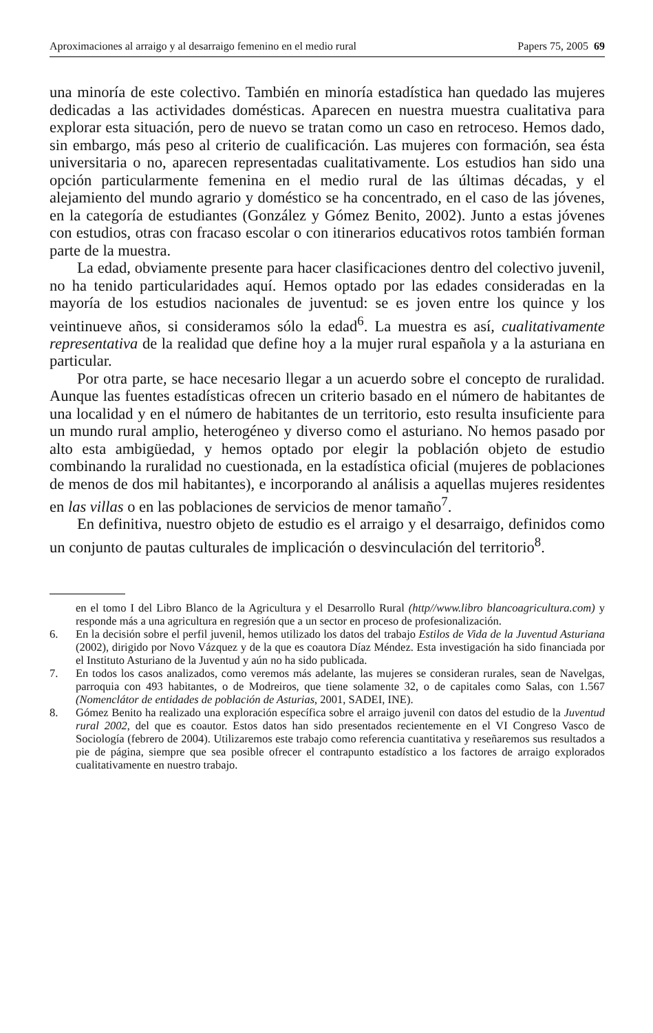Aproximaciones al arraigo y al desarraigo femenino en el medio rural Papers 75, 2005 69
una minoría de este colectivo. También en minoría estadística han quedado las mujeres dedicadas a las actividades domésticas. Aparecen en nuestra muestra cualitativa para explorar esta situación, pero de nuevo se tratan como un caso en retroceso. Hemos dado, sin embargo, más peso al criterio de cualificación. Las mujeres con formación, sea ésta universitaria o no, aparecen representadas cualitativamente. Los estudios han sido una opción particularmente femenina en el medio rural de las últimas décadas, y el alejamiento del mundo agrario y doméstico se ha concentrado, en el caso de las jóvenes, en la categoría de estudiantes (González y Gómez Benito, 2002). Junto a estas jóvenes con estudios, otras con fracaso escolar o con itinerarios educativos rotos también forman parte de la muestra.
La edad, obviamente presente para hacer clasificaciones dentro del colectivo juvenil, no ha tenido particularidades aquí. Hemos optado por las edades consideradas en la mayoría de los estudios nacionales de juventud: se es joven entre los quince y los veintinueve años, si consideramos sólo la edad<sup>6</sup>. La muestra es así, cualitativamente representativa de la realidad que define hoy a la mujer rural española y a la asturiana en particular.
Por otra parte, se hace necesario llegar a un acuerdo sobre el concepto de ruralidad. Aunque las fuentes estadísticas ofrecen un criterio basado en el número de habitantes de una localidad y en el número de habitantes de un territorio, esto resulta insuficiente para un mundo rural amplio, heterogéneo y diverso como el asturiano. No hemos pasado por alto esta ambigüedad, y hemos optado por elegir la población objeto de estudio combinando la ruralidad no cuestionada, en la estadística oficial (mujeres de poblaciones de menos de dos mil habitantes), e incorporando al análisis a aquellas mujeres residentes en las villas o en las poblaciones de servicios de menor tamaño<sup>7</sup>.
En definitiva, nuestro objeto de estudio es el arraigo y el desarraigo, definidos como un conjunto de pautas culturales de implicación o desvinculación del territorio<sup>8</sup>.
en el tomo I del Libro Blanco de la Agricultura y el Desarrollo Rural (http//www.libro blancoagricultura.com) y responde más a una agricultura en regresión que a un sector en proceso de profesionalización.
6. En la decisión sobre el perfil juvenil, hemos utilizado los datos del trabajo Estilos de Vida de la Juventud Asturiana (2002), dirigido por Novo Vázquez y de la que es coautora Díaz Méndez. Esta investigación ha sido financiada por el Instituto Asturiano de la Juventud y aún no ha sido publicada.
7. En todos los casos analizados, como veremos más adelante, las mujeres se consideran rurales, sean de Navelgas, parroquia con 493 habitantes, o de Modreiros, que tiene solamente 32, o de capitales como Salas, con 1.567 (Nomenclátor de entidades de población de Asturias, 2001, SADEI, INE).
8. Gómez Benito ha realizado una exploración específica sobre el arraigo juvenil con datos del estudio de la Juventud rural 2002, del que es coautor. Estos datos han sido presentados recientemente en el VI Congreso Vasco de Sociología (febrero de 2004). Utilizaremos este trabajo como referencia cuantitativa y reseñaremos sus resultados a pie de página, siempre que sea posible ofrecer el contrapunto estadístico a los factores de arraigo explorados cualitativamente en nuestro trabajo.